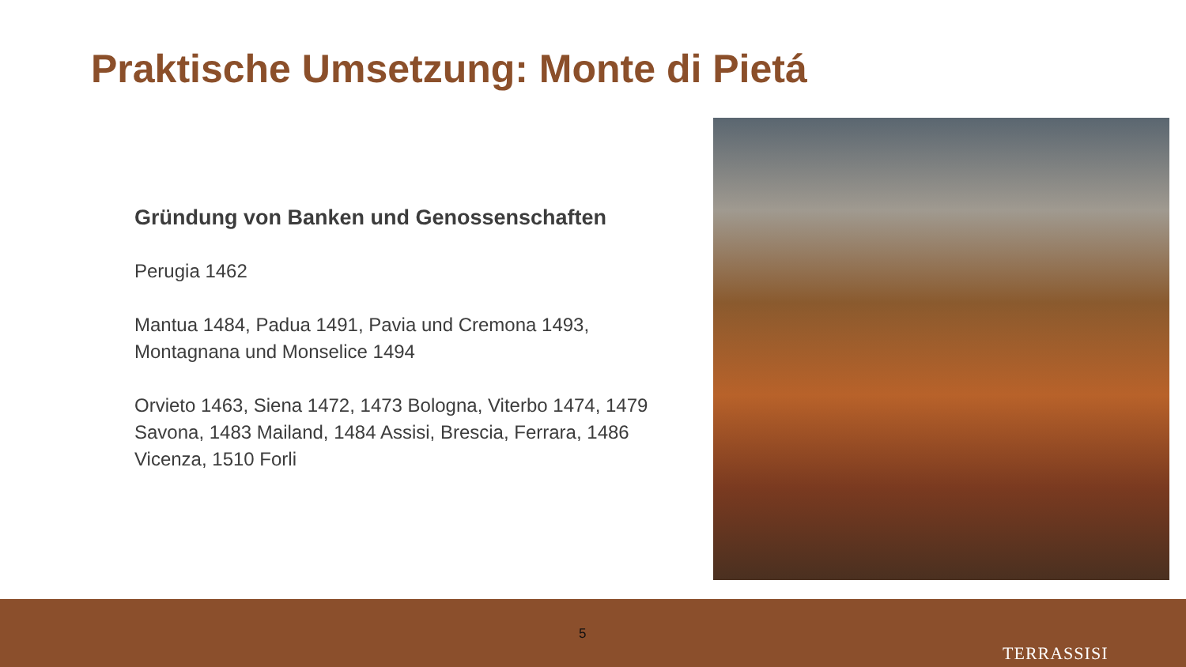Praktische Umsetzung: Monte di Pietá
Gründung von Banken und Genossenschaften
Perugia 1462
Mantua 1484, Padua 1491, Pavia und Cremona 1493, Montagnana und Monselice 1494
Orvieto 1463, Siena 1472, 1473 Bologna, Viterbo 1474, 1479 Savona, 1483 Mailand, 1484 Assisi, Brescia, Ferrara, 1486 Vicenza, 1510 Forli
5
TERRASSISI